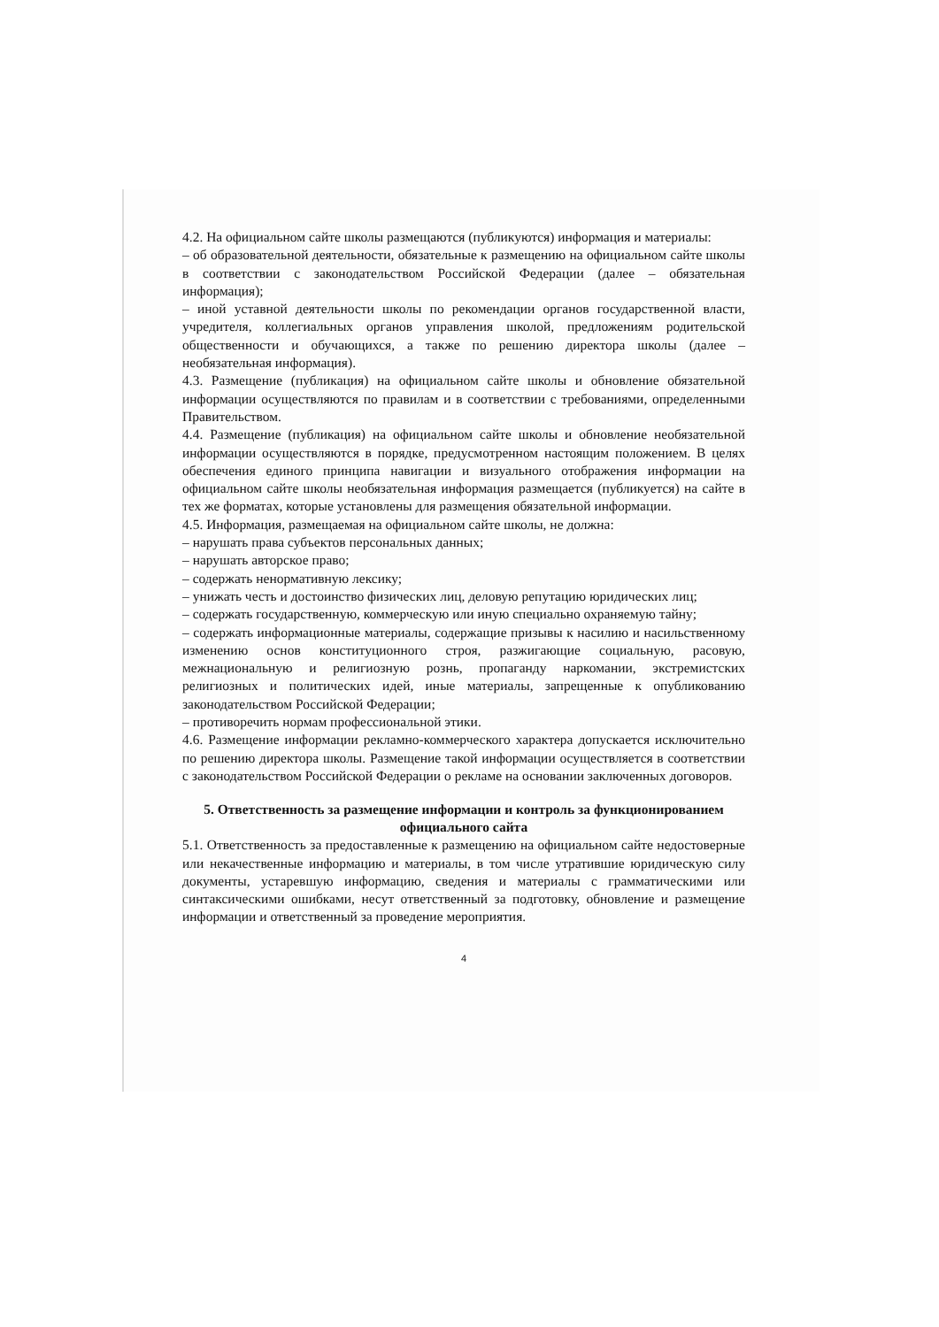4.2. На официальном сайте школы размещаются (публикуются) информация и материалы:
– об образовательной деятельности, обязательные к размещению на официальном сайте школы в соответствии с законодательством Российской Федерации (далее – обязательная информация);
– иной уставной деятельности школы по рекомендации органов государственной власти, учредителя, коллегиальных органов управления школой, предложениям родительской общественности и обучающихся, а также по решению директора школы (далее – необязательная информация).
4.3. Размещение (публикация) на официальном сайте школы и обновление обязательной информации осуществляются по правилам и в соответствии с требованиями, определенными Правительством.
4.4. Размещение (публикация) на официальном сайте школы и обновление необязательной информации осуществляются в порядке, предусмотренном настоящим положением. В целях обеспечения единого принципа навигации и визуального отображения информации на официальном сайте школы необязательная информация размещается (публикуется) на сайте в тех же форматах, которые установлены для размещения обязательной информации.
4.5. Информация, размещаемая на официальном сайте школы, не должна:
– нарушать права субъектов персональных данных;
– нарушать авторское право;
– содержать ненормативную лексику;
– унижать честь и достоинство физических лиц, деловую репутацию юридических лиц;
– содержать государственную, коммерческую или иную специально охраняемую тайну;
– содержать информационные материалы, содержащие призывы к насилию и насильственному изменению основ конституционного строя, разжигающие социальную, расовую, межнациональную и религиозную рознь, пропаганду наркомании, экстремистских религиозных и политических идей, иные материалы, запрещенные к опубликованию законодательством Российской Федерации;
– противоречить нормам профессиональной этики.
4.6. Размещение информации рекламно-коммерческого характера допускается исключительно по решению директора школы. Размещение такой информации осуществляется в соответствии с законодательством Российской Федерации о рекламе на основании заключенных договоров.
5. Ответственность за размещение информации и контроль за функционированием официального сайта
5.1. Ответственность за предоставленные к размещению на официальном сайте недостоверные или некачественные информацию и материалы, в том числе утратившие юридическую силу документы, устаревшую информацию, сведения и материалы с грамматическими или синтаксическими ошибками, несут ответственный за подготовку, обновление и размещение информации и ответственный за проведение мероприятия.
4